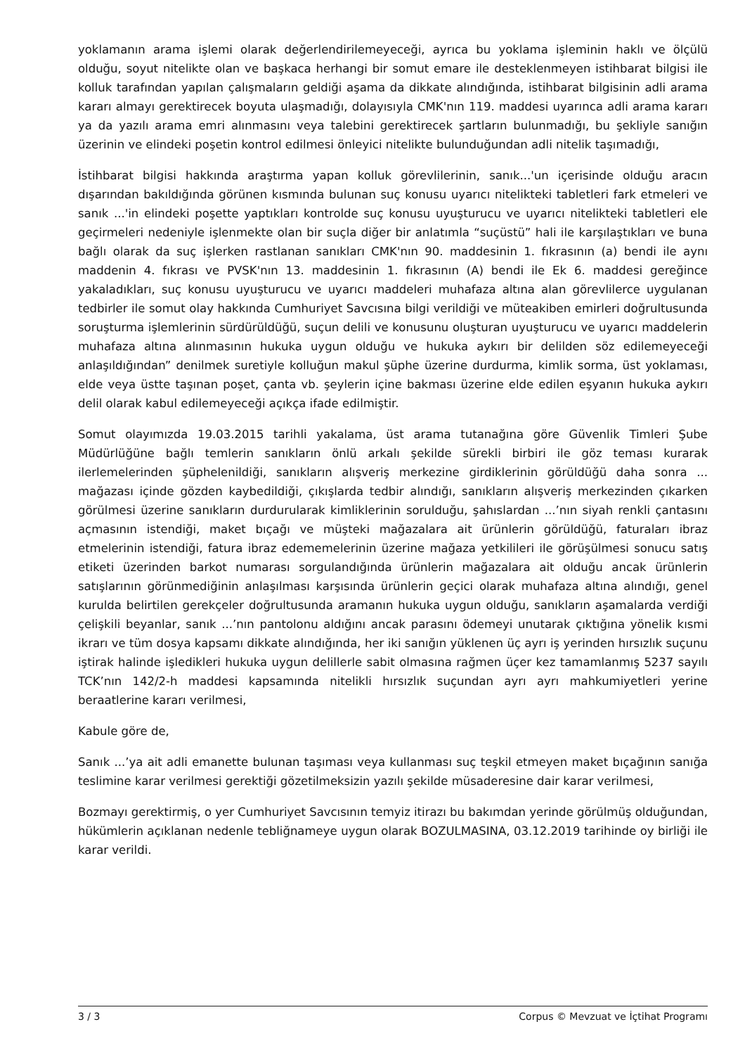yoklamanın arama işlemi olarak değerlendirilemeyeceği, ayrıca bu yoklama işleminin haklı ve ölçülü olduğu, soyut nitelikte olan ve başkaca herhangi bir somut emare ile desteklenmeyen istihbarat bilgisi ile kolluk tarafından yapılan çalışmaların geldiği aşama da dikkate alındığında, istihbarat bilgisinin adli arama kararı almayı gerektirecek boyuta ulaşmadığı, dolayısıyla CMK'nın 119. maddesi uyarınca adli arama kararı ya da yazılı arama emri alınmasını veya talebini gerektirecek şartların bulunmadığı, bu şekliyle sanığın üzerinin ve elindeki poşetin kontrol edilmesi önleyici nitelikte bulunduğundan adli nitelik taşımadığı,
İstihbarat bilgisi hakkında araştırma yapan kolluk görevlilerinin, sanık...'un içerisinde olduğu aracın dışarından bakıldığında görünen kısmında bulunan suç konusu uyarıcı nitelikteki tabletleri fark etmeleri ve sanık ...'in elindeki poşette yaptıkları kontrolde suç konusu uyuşturucu ve uyarıcı nitelikteki tabletleri ele geçirmeleri nedeniyle işlenmekte olan bir suçla diğer bir anlatımla “suçüstü” hali ile karşılaştıkları ve buna bağlı olarak da suç işlerken rastlanan sanıkları CMK'nın 90. maddesinin 1. fıkrasının (a) bendi ile aynı maddenin 4. fıkrası ve PVSK'nın 13. maddesinin 1. fıkrasının (A) bendi ile Ek 6. maddesi gereğince yakaladıkları, suç konusu uyuşturucu ve uyarıcı maddeleri muhafaza altına alan görevlilerce uygulanan tedbirler ile somut olay hakkında Cumhuriyet Savcısına bilgi verildiği ve müteakiben emirleri doğrultusunda soruşturma işlemlerinin sürdürüldüğü, suçun delili ve konusunu oluşturan uyuşturucu ve uyarıcı maddelerin muhafaza altına alınmasının hukuka uygun olduğu ve hukuka aykırı bir delilden söz edilemeyeceği anlaşıldığından” denilmek suretiyle kolluğun makul şüphe üzerine durdurma, kimlik sorma, üst yoklaması, elde veya üstte taşınan poşet, çanta vb. şeylerin içine bakması üzerine elde edilen eşyanın hukuka aykırı delil olarak kabul edilemeyeceği açıkça ifade edilmiştir.
Somut olayımızda 19.03.2015 tarihli yakalama, üst arama tutanağına göre Güvenlik Timleri Şube Müdürlüğüne bağlı temlerin sanıkların önlü arkalı şekilde sürekli birbiri ile göz teması kurarak ilerlemelerinden şüphelenildiği, sanıkların alışveriş merkezine girdiklerinin görüldüğü daha sonra ... mağazası içinde gözden kaybedildiği, çıkışlarda tedbir alındığı, sanıkların alışveriş merkezinden çıkarken görülmesi üzerine sanıkların durdurularak kimliklerinin sorulduğu, şahıslardan ...’nın siyah renkli çantasını açmasının istendiği, maket bıçağı ve müşteki mağazalara ait ürünlerin görüldüğü, faturaları ibraz etmelerinin istendiği, fatura ibraz edememelerinin üzerine mağaza yetkilileri ile görüşülmesi sonucu satış etiketi üzerinden barkot numarası sorgulandığında ürünlerin mağazalara ait olduğu ancak ürünlerin satışlarının görünmediğinin anlaşılması karşısında ürünlerin geçici olarak muhafaza altına alındığı, genel kurulda belirtilen gerekçeler doğrultusunda aramanın hukuka uygun olduğu, sanıkların aşamalarda verdiği çelişkili beyanlar, sanık ...’nın pantolonu aldığını ancak parasını ödemeyi unutarak çıktığına yönelik kısmi ikrarı ve tüm dosya kapsamı dikkate alındığında, her iki sanığın yüklenen üç ayrı iş yerinden hırsızlık suçunu iştirak halinde işledikleri hukuka uygun delillerle sabit olmasına rağmen üçer kez tamamlanmış 5237 sayılı TCK’nın 142/2-h maddesi kapsamında nitelikli hırsızlık suçundan ayrı ayrı mahkumiyetleri yerine beraatlerine kararı verilmesi,
Kabule göre de,
Sanık ...’ya ait adli emanette bulunan taşıması veya kullanması suç teşkil etmeyen maket bıçağının sanığa teslimine karar verilmesi gerektiği gözetilmeksizin yazılı şekilde müsaderesine dair karar verilmesi,
Bozmayı gerektirmiş, o yer Cumhuriyet Savcısının temyiz itirazı bu bakımdan yerinde görülmüş olduğundan, hükümlerin açıklanan nedenle tebliğnameye uygun olarak BOZULMASINA, 03.12.2019 tarihinde oy birliği ile karar verildi.
3 / 3 Corpus © Mevzuat ve İçtihat Programı